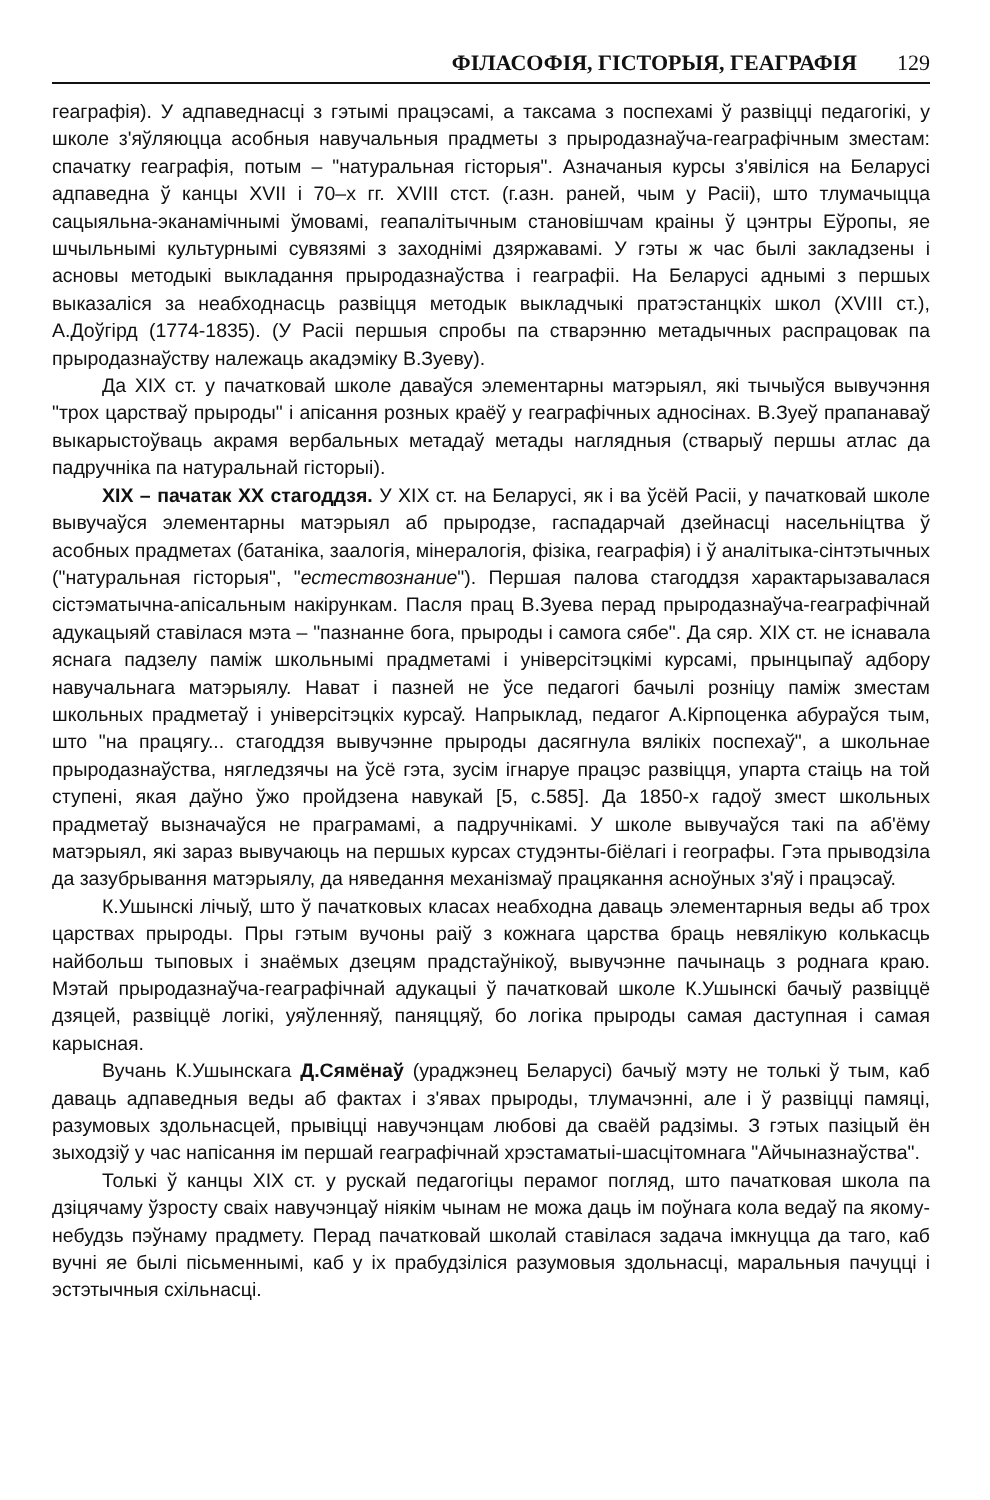ФІЛАСОФІЯ, ГІСТОРЫЯ, ГЕАГРАФІЯ 129
геаграфія). У адпаведнасці з гэтымі працэсамі, а таксама з поспехамі ў развіцці педагогікі, у школе з'яўляюцца асобныя навучальныя прадметы з прыродазнаўча-геаграфічным зместам: спачатку геаграфія, потым – "натуральная гісторыя". Азначаныя курсы з'явіліся на Беларусі адпаведна ў канцы XVII і 70–х гг. XVIII стст. (г.азн. раней, чым у Расіі), што тлумачыцца сацыяльна-эканамічнымі ўмовамі, геапалітычным становішчам краіны ў цэнтры Еўропы, яе шчыльнымі культурнымі сувязямі з заходнімі дзяржавамі. У гэты ж час былі закладзены і асновы методыкі выкладання прыродазнаўства і геаграфіі. На Беларусі аднымі з першых выказаліся за неабходнасць развіцця методык выкладчыкі пратэстанцкіх школ (XVIII ст.), А.Доўгірд (1774-1835). (У Расіі першыя спробы па стварэнню метадычных распрацовак па прыродазнаўству належаць акадэміку В.Зуеву).
Да XIX ст. у пачатковай школе даваўся элементарны матэрыял, які тычыўся вывучэння "трох царстваў прыроды" і апісання розных краёў у геаграфічных адносінах. В.Зуеў прапанаваў выкарыстоўваць акрамя вербальных метадаў метады наглядныя (стварыў першы атлас да падручніка па натуральнай гісторыі).
XIX – пачатак XX стагоддзя. У XIX ст. на Беларусі, як і ва ўсёй Расіі, у пачатковай школе вывучаўся элементарны матэрыял аб прыродзе, гаспадарчай дзейнасці насельніцтва ў асобных прадметах (батаніка, заалогія, мінералогія, фізіка, геаграфія) і ў аналітыка-сінтэтычных ("натуральная гісторыя", "естествознание"). Першая палова стагоддзя характарызавалася сістэматычна-апісальным накірункам. Пасля прац В.Зуева перад прыродазнаўча-геаграфічнай адукацыяй ставілася мэта – "пазнанне бога, прыроды і самога сябе". Да сяр. XIX ст. не існавала яснага падзелу паміж школьнымі прадметамі і універсітэцкімі курсамі, прынцыпаў адбору навучальнага матэрыялу. Нават і пазней не ўсе педагогі бачылі розніцу паміж зместам школьных прадметаў і універсітэцкіх курсаў. Напрыклад, педагог А.Кірпоценка абураўся тым, што "на працягу... стагоддзя вывучэнне прыроды дасягнула вялікіх поспехаў", а школьнае прыродазнаўства, нягледзячы на ўсё гэта, зусім ігнаруе працэс развіцця, упарта стаіць на той ступені, якая даўно ўжо пройдзена навукай [5, с.585]. Да 1850-х гадоў змест школьных прадметаў вызначаўся не праграмамі, а падручнікамі. У школе вывучаўся такі па аб'ёму матэрыял, які зараз вывучаюць на першых курсах студэнты-біёлагі і географы. Гэта прыводзіла да зазубрывання матэрыялу, да няведання механізмаў працякання асноўных з'яў і працэсаў.
К.Ушынскі лічыў, што ў пачатковых класах неабходна даваць элементарныя веды аб трох царствах прыроды. Пры гэтым вучоны раіў з кожнага царства браць невялікую колькасць найбольш тыповых і знаёмых дзецям прадстаўнікоў, вывучэнне пачынаць з роднага краю. Мэтай прыродазнаўча-геаграфічнай адукацыі ў пачатковай школе К.Ушынскі бачыў развіццё дзяцей, развіццё логікі, уяўленняў, паняццяў, бо логіка прыроды самая даступная і самая карысная.
Вучань К.Ушынскага Д.Сямёнаў (ураджэнец Беларусі) бачыў мэту не толькі ў тым, каб даваць адпаведныя веды аб фактах і з'явах прыроды, тлумачэнні, але і ў развіцці памяці, разумовых здольнасцей, прывіцці навучэнцам любові да сваёй радзімы. З гэтых пазіцый ён зыходзіў у час напісання ім першай геаграфічнай хрэстаматыі-шасцітомнага "Айчыназнаўства".
Толькі ў канцы XIX ст. у рускай педагогіцы перамог погляд, што пачатковая школа па дзіцячаму ўзросту сваіх навучэнцаў ніякім чынам не можа даць ім поўнага кола ведаў па якому-небудзь пэўнаму прадмету. Перад пачатковай школай ставілася задача імкнуцца да таго, каб вучні яе былі пісьменнымі, каб у іх прабудзіліся разумовыя здольнасці, маральныя пачуцці і эстэтычныя схільнасці.